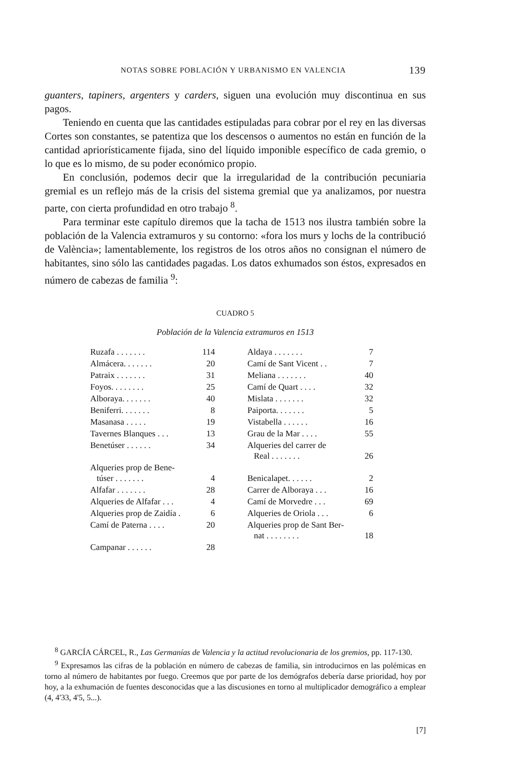NOTAS SOBRE POBLACIÓN Y URBANISMO EN VALENCIA 139
guanters, tapiners, argenters y carders, siguen una evolución muy discontinua en sus pagos.
Teniendo en cuenta que las cantidades estipuladas para cobrar por el rey en las diversas Cortes son constantes, se patentiza que los descensos o aumentos no están en función de la cantidad apriorísticamente fijada, sino del líquido imponible específico de cada gremio, o lo que es lo mismo, de su poder económico propio.
En conclusión, podemos decir que la irregularidad de la contribución pecuniaria gremial es un reflejo más de la crisis del sistema gremial que ya analizamos, por nuestra parte, con cierta profundidad en otro trabajo <sup>8</sup>.
Para terminar este capítulo diremos que la tacha de 1513 nos ilustra también sobre la población de la Valencia extramuros y su contorno: «fora los murs y lochs de la contribució de València»; lamentablemente, los registros de los otros años no consignan el número de habitantes, sino sólo las cantidades pagadas. Los datos exhumados son éstos, expresados en número de cabezas de familia <sup>9</sup>:
CUADRO 5
Población de la Valencia extramuros en 1513
| Ruzafa . . . . . . . | 114 | Aldaya . . . . . . . | 7 |
| Almácera. . . . . . . | 20 | Camí de Sant Vicent . . | 7 |
| Patraix . . . . . . . | 31 | Meliana . . . . . . . | 40 |
| Foyos. . . . . . . . | 25 | Camí de Quart . . . . | 32 |
| Alboraya. . . . . . . | 40 | Mislata . . . . . . . | 32 |
| Beniferri. . . . . . . | 8 | Paiporta. . . . . . . | 5 |
| Masanasa . . . . . | 19 | Vistabella . . . . . . | 16 |
| Tavernes Blanques . . . | 13 | Grau de la Mar . . . . | 55 |
| Benetúser . . . . . . | 34 | Alqueries del carrer de Real . . . . . . . | 26 |
| Alqueries prop de Bene- túser . . . . . . . | 4 | Benicalapet. . . . . . | 2 |
| Alfafar . . . . . . . | 28 | Carrer de Alboraya . . . | 16 |
| Alqueries de Alfafar . . . | 4 | Camí de Morvedre . . . | 69 |
| Alqueries prop de Zaidía . | 6 | Alqueries de Oriola . . . | 6 |
| Camí de Paterna . . . . | 20 | Alqueries prop de Sant Ber- nat . . . . . . . . | 18 |
| Campanar . . . . . . | 28 | | |
<sup>8</sup> GARCÍA CÁRCEL, R., Las Germanías de Valencia y la actitud revolucionaria de los gremios, pp. 117-130.
<sup>9</sup> Expresamos las cifras de la población en número de cabezas de familia, sin introducirnos en las polémicas en torno al número de habitantes por fuego. Creemos que por parte de los demógrafos debería darse prioridad, hoy por hoy, a la exhumación de fuentes desconocidas que a las discusiones en torno al multiplicador demográfico a emplear (4, 4'33, 4'5, 5...).
[7]